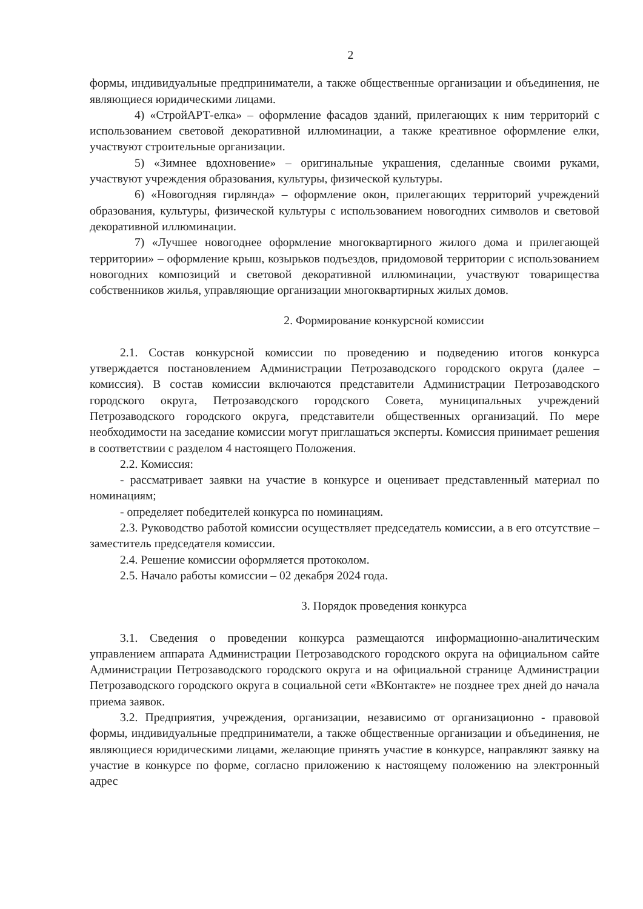2
формы, индивидуальные предприниматели, а также общественные организации и объединения, не являющиеся юридическими лицами.
4) «СтройАРТ-елка» – оформление фасадов зданий, прилегающих к ним территорий с использованием световой декоративной иллюминации, а также креативное оформление елки, участвуют строительные организации.
5) «Зимнее вдохновение» – оригинальные украшения, сделанные своими руками, участвуют учреждения образования, культуры, физической культуры.
6) «Новогодняя гирлянда» – оформление окон, прилегающих территорий учреждений образования, культуры, физической культуры с использованием новогодних символов и световой декоративной иллюминации.
7) «Лучшее новогоднее оформление многоквартирного жилого дома и прилегающей территории» – оформление крыш, козырьков подъездов, придомовой территории с использованием новогодних композиций и световой декоративной иллюминации, участвуют товарищества собственников жилья, управляющие организации многоквартирных жилых домов.
2. Формирование конкурсной комиссии
2.1. Состав конкурсной комиссии по проведению и подведению итогов конкурса утверждается постановлением Администрации Петрозаводского городского округа (далее – комиссия). В состав комиссии включаются представители Администрации Петрозаводского городского округа, Петрозаводского городского Совета, муниципальных учреждений Петрозаводского городского округа, представители общественных организаций. По мере необходимости на заседание комиссии могут приглашаться эксперты. Комиссия принимает решения в соответствии с разделом 4 настоящего Положения.
2.2. Комиссия:
- рассматривает заявки на участие в конкурсе и оценивает представленный материал по номинациям;
- определяет победителей конкурса по номинациям.
2.3. Руководство работой комиссии осуществляет председатель комиссии, а в его отсутствие – заместитель председателя комиссии.
2.4. Решение комиссии оформляется протоколом.
2.5. Начало работы комиссии – 02 декабря 2024 года.
3. Порядок проведения конкурса
3.1. Сведения о проведении конкурса размещаются информационно-аналитическим управлением аппарата Администрации Петрозаводского городского округа на официальном сайте Администрации Петрозаводского городского округа и на официальной странице Администрации Петрозаводского городского округа в социальной сети «ВКонтакте» не позднее трех дней до начала приема заявок.
3.2. Предприятия, учреждения, организации, независимо от организационно - правовой формы, индивидуальные предприниматели, а также общественные организации и объединения, не являющиеся юридическими лицами, желающие принять участие в конкурсе, направляют заявку на участие в конкурсе по форме, согласно приложению к настоящему положению на электронный адрес